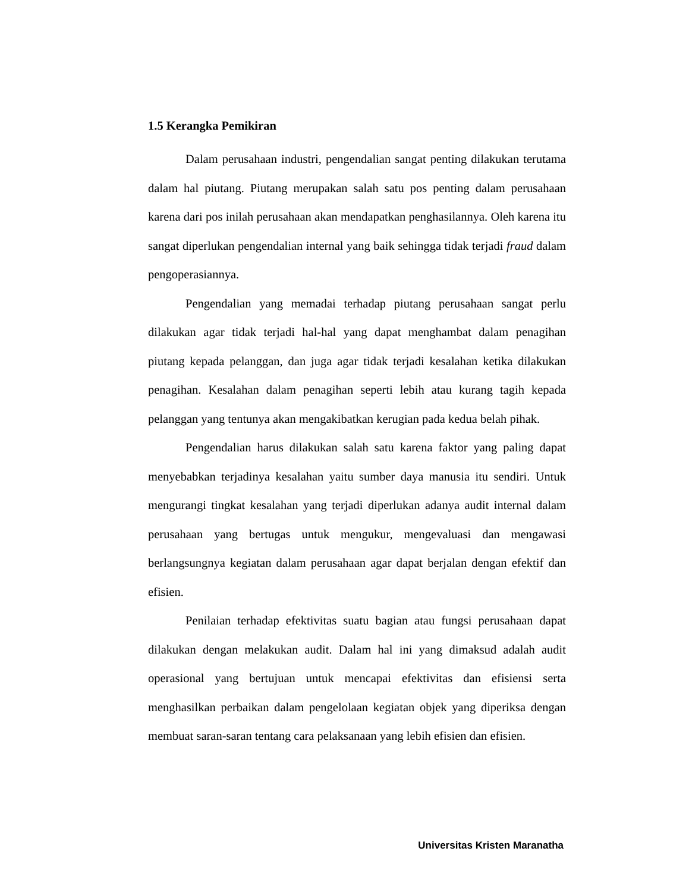1.5 Kerangka Pemikiran
Dalam perusahaan industri, pengendalian sangat penting dilakukan terutama dalam hal piutang. Piutang merupakan salah satu pos penting dalam perusahaan karena dari pos inilah perusahaan akan mendapatkan penghasilannya. Oleh karena itu sangat diperlukan pengendalian internal yang baik sehingga tidak terjadi fraud dalam pengoperasiannya.
Pengendalian yang memadai terhadap piutang perusahaan sangat perlu dilakukan agar tidak terjadi hal-hal yang dapat menghambat dalam penagihan piutang kepada pelanggan, dan juga agar tidak terjadi kesalahan ketika dilakukan penagihan. Kesalahan dalam penagihan seperti lebih atau kurang tagih kepada pelanggan yang tentunya akan mengakibatkan kerugian pada kedua belah pihak.
Pengendalian harus dilakukan salah satu karena faktor yang paling dapat menyebabkan terjadinya kesalahan yaitu sumber daya manusia itu sendiri. Untuk mengurangi tingkat kesalahan yang terjadi diperlukan adanya audit internal dalam perusahaan yang bertugas untuk mengukur, mengevaluasi dan mengawasi berlangsungnya kegiatan dalam perusahaan agar dapat berjalan dengan efektif dan efisien.
Penilaian terhadap efektivitas suatu bagian atau fungsi perusahaan dapat dilakukan dengan melakukan audit. Dalam hal ini yang dimaksud adalah audit operasional yang bertujuan untuk mencapai efektivitas dan efisiensi serta menghasilkan perbaikan dalam pengelolaan kegiatan objek yang diperiksa dengan membuat saran-saran tentang cara pelaksanaan yang lebih efisien dan efisien.
Universitas Kristen Maranatha